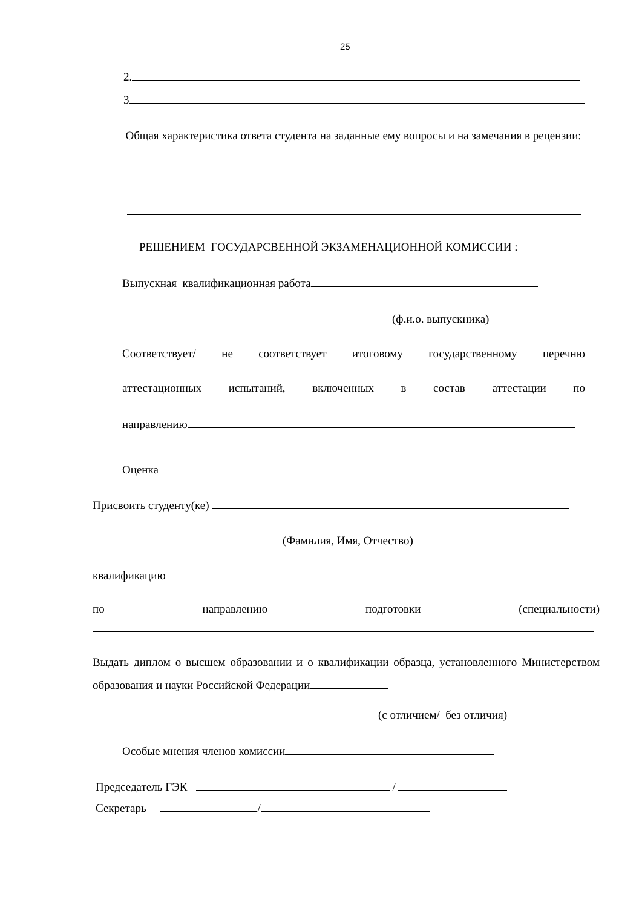25
2.
3
Общая характеристика ответа студента на заданные ему вопросы и на замечания в рецензии:
РЕШЕНИЕМ ГОСУДАРСВЕННОЙ ЭКЗАМЕНАЦИОННОЙ КОМИССИИ :
Выпускная квалификационная работа
(ф.и.о. выпускника)
Соответствует/ не соответствует итоговому государственному перечню
аттестационных испытаний, включенных в состав аттестации по
направлению
Оценка
Присвоить студенту(ке)
(Фамилия, Имя, Отчество)
квалификацию
по направлению подготовки (специальности)
Выдать диплом о высшем образовании и о квалификации образца, установленного Министерством образования и науки Российской Федерации
(с отличием/ без отличия)
Особые мнения членов комиссии
Председатель ГЭК /
Секретарь /